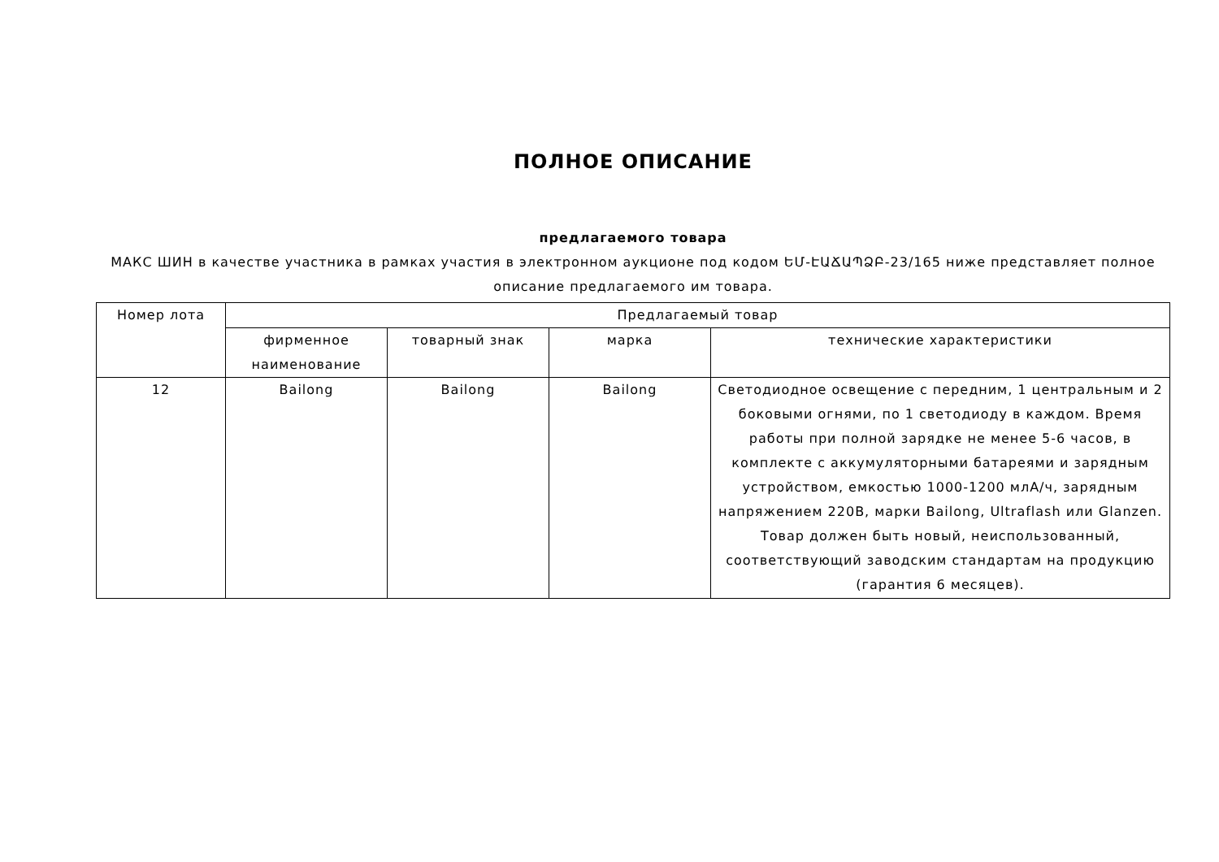ПОЛНОЕ ОПИСАНИЕ
предлагаемого товара
МАКС ШИН в качестве участника в рамках участия в электронном аукционе под кодом ԵՄ-ԷԱՃԱՊՁԲ-23/165 ниже представляет полное описание предлагаемого им товара.
| Номер лота | Предлагаемый товар | | | |
| --- | --- | --- | --- | --- |
| | фирменное наименование | товарный знак | марка | технические характеристики |
| 12 | Bailong | Bailong | Bailong | Светодиодное освещение с передним, 1 центральным и 2 боковыми огнями, по 1 светодиоду в каждом. Время работы при полной зарядке не менее 5-6 часов, в комплекте с аккумуляторными батареями и зарядным устройством, емкостью 1000-1200 млА/ч, зарядным напряжением 220В, марки Bailong, Ultraflash или Glanzen. Товар должен быть новый, неиспользованный, соответствующий заводским стандартам на продукцию (гарантия 6 месяцев). |